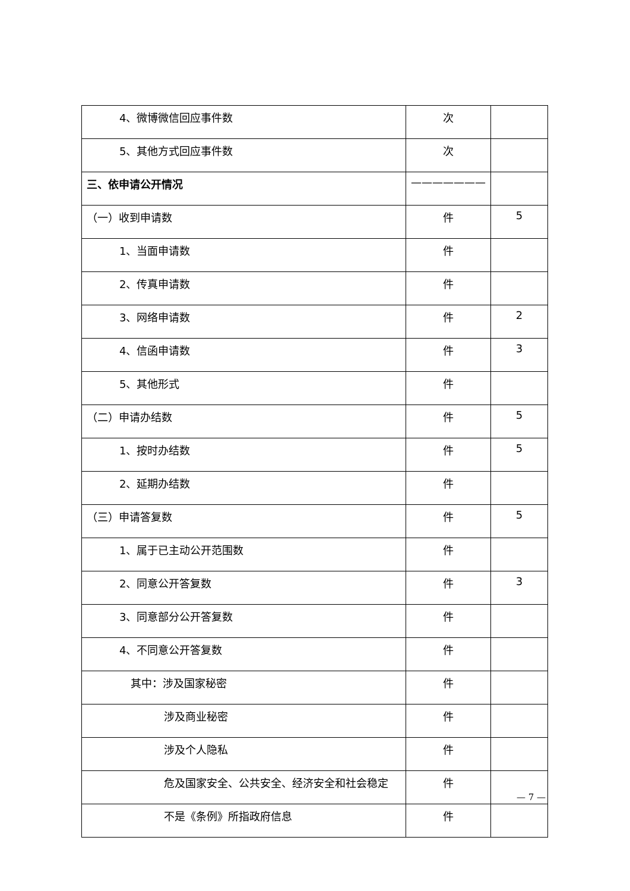| 4、微博微信回应事件数 | 次 | |
| 5、其他方式回应事件数 | 次 | |
| 三、依申请公开情况 | ——————— | |
| （一）收到申请数 | 件 | 5 |
| 1、当面申请数 | 件 | |
| 2、传真申请数 | 件 | |
| 3、网络申请数 | 件 | 2 |
| 4、信函申请数 | 件 | 3 |
| 5、其他形式 | 件 | |
| （二）申请办结数 | 件 | 5 |
| 1、按时办结数 | 件 | 5 |
| 2、延期办结数 | 件 | |
| （三）申请答复数 | 件 | 5 |
| 1、属于已主动公开范围数 | 件 | |
| 2、同意公开答复数 | 件 | 3 |
| 3、同意部分公开答复数 | 件 | |
| 4、不同意公开答复数 | 件 | |
| 其中：涉及国家秘密 | 件 | |
| 涉及商业秘密 | 件 | |
| 涉及个人隐私 | 件 | |
| 危及国家安全、公共安全、经济安全和社会稳定 | 件 | |
| 不是《条例》所指政府信息 | 件 | |
— 7 —